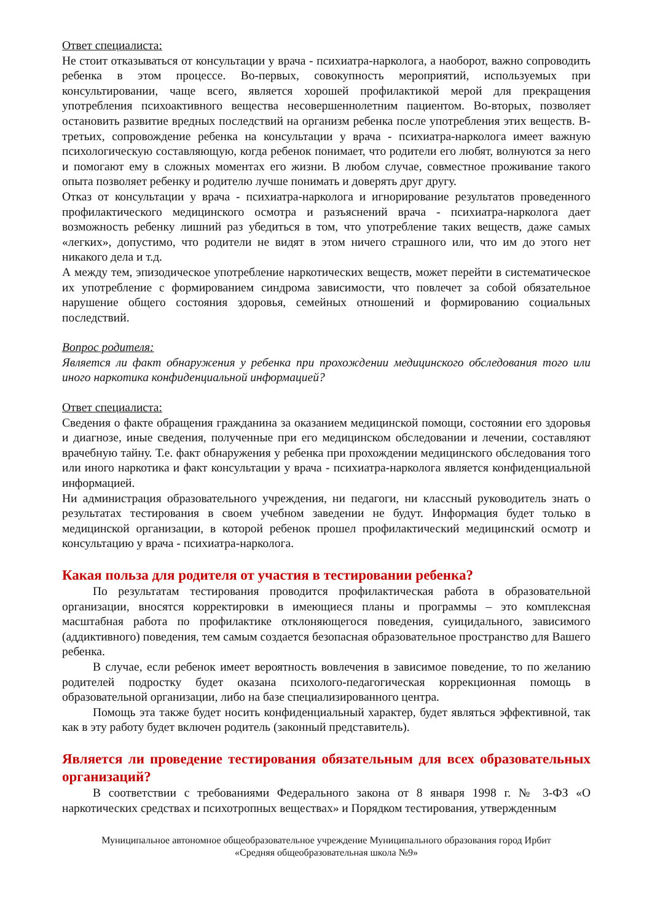Ответ специалиста:
Не стоит отказываться от консультации у врача - психиатра-нарколога, а наоборот, важно сопроводить ребенка в этом процессе. Во-первых, совокупность мероприятий, используемых при консультировании, чаще всего, является хорошей профилактикой мерой для прекращения употребления психоактивного вещества несовершеннолетним пациентом. Во-вторых, позволяет остановить развитие вредных последствий на организм ребенка после употребления этих веществ. В-третьих, сопровождение ребенка на консультации у врача - психиатра-нарколога имеет важную психологическую составляющую, когда ребенок понимает, что родители его любят, волнуются за него и помогают ему в сложных моментах его жизни. В любом случае, совместное проживание такого опыта позволяет ребенку и родителю лучше понимать и доверять друг другу.
Отказ от консультации у врача - психиатра-нарколога и игнорирование результатов проведенного профилактического медицинского осмотра и разъяснений врача - психиатра-нарколога дает возможность ребенку лишний раз убедиться в том, что употребление таких веществ, даже самых «легких», допустимо, что родители не видят в этом ничего страшного или, что им до этого нет никакого дела и т.д.
А между тем, эпизодическое употребление наркотических веществ, может перейти в систематическое их употребление с формированием синдрома зависимости, что повлечет за собой обязательное нарушение общего состояния здоровья, семейных отношений и формированию социальных последствий.
Вопрос родителя:
Является ли факт обнаружения у ребенка при прохождении медицинского обследования того или иного наркотика конфиденциальной информацией?
Ответ специалиста:
Сведения о факте обращения гражданина за оказанием медицинской помощи, состоянии его здоровья и диагнозе, иные сведения, полученные при его медицинском обследовании и лечении, составляют врачебную тайну. Т.е. факт обнаружения у ребенка при прохождении медицинского обследования того или иного наркотика и факт консультации у врача - психиатра-нарколога является конфиденциальной информацией.
Ни администрация образовательного учреждения, ни педагоги, ни классный руководитель знать о результатах тестирования в своем учебном заведении не будут. Информация будет только в медицинской организации, в которой ребенок прошел профилактический медицинский осмотр и консультацию у врача - психиатра-нарколога.
Какая польза для родителя от участия в тестировании ребенка?
По результатам тестирования проводится профилактическая работа в образовательной организации, вносятся корректировки в имеющиеся планы и программы – это комплексная масштабная работа по профилактике отклоняющегося поведения, суицидального, зависимого (аддиктивного) поведения, тем самым создается безопасная образовательное пространство для Вашего ребенка.
В случае, если ребенок имеет вероятность вовлечения в зависимое поведение, то по желанию родителей подростку будет оказана психолого-педагогическая коррекционная помощь в образовательной организации, либо на базе специализированного центра.
Помощь эта также будет носить конфиденциальный характер, будет являться эффективной, так как в эту работу будет включен родитель (законный представитель).
Является ли проведение тестирования обязательным для всех образовательных организаций?
В соответствии с требованиями Федерального закона от 8 января 1998 г. № 3-ФЗ «О наркотических средствах и психотропных веществах» и Порядком тестирования, утвержденным
Муниципальное автономное общеобразовательное учреждение Муниципального образования город Ирбит
«Средняя общеобразовательная школа №9»